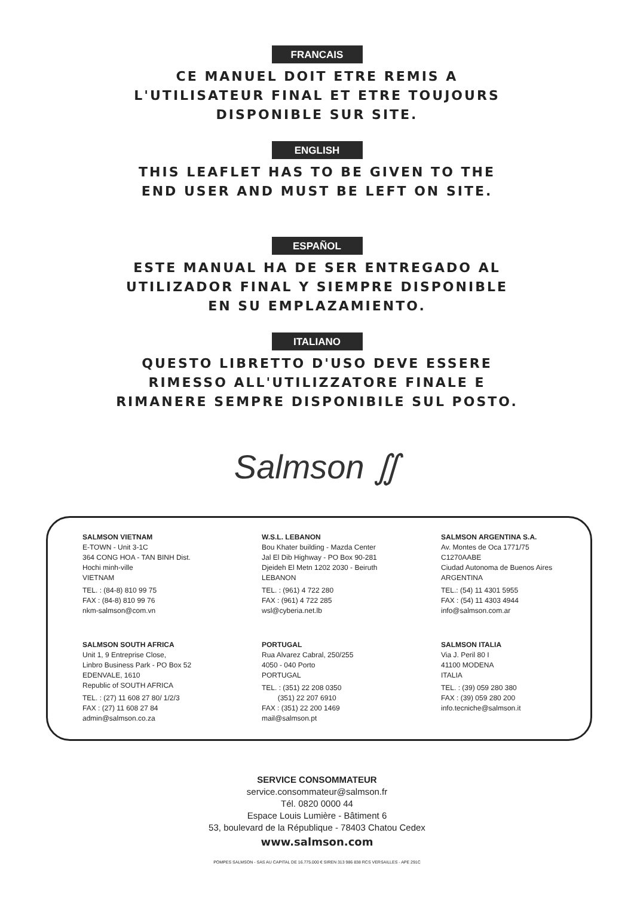FRANCAIS
CE MANUEL DOIT ETRE REMIS A
L'UTILISATEUR FINAL ET ETRE TOUJOURS
DISPONIBLE SUR SITE.
ENGLISH
THIS LEAFLET HAS TO BE GIVEN TO THE
END USER AND MUST BE LEFT ON SITE.
ESPAÑOL
ESTE MANUAL HA DE SER ENTREGADO AL
UTILIZADOR FINAL Y SIEMPRE DISPONIBLE
EN SU EMPLAZAMIENTO.
ITALIANO
QUESTO LIBRETTO D'USO DEVE ESSERE
RIMESSO ALL'UTILIZZATORE FINALE E
RIMANERE SEMPRE DISPONIBILE SUL POSTO.
Salmson ∬
SALMSON VIETNAM
E-TOWN - Unit 3-1C
364 CONG HOA - TAN BINH Dist.
Hochi minh-ville
VIETNAM
TEL. : (84-8) 810 99 75
FAX : (84-8) 810 99 76
nkm-salmson@com.vn
W.S.L. LEBANON
Bou Khater building - Mazda Center
Jal El Dib Highway - PO Box 90-281
Djeideh El Metn 1202 2030 - Beiruth
LEBANON
TEL. : (961) 4 722 280
FAX : (961) 4 722 285
wsl@cyberia.net.lb
SALMSON ARGENTINA S.A.
Av. Montes de Oca 1771/75
C1270AABE
Ciudad Autonoma de Buenos Aires
ARGENTINA
TEL.: (54) 11 4301 5955
FAX : (54) 11 4303 4944
info@salmson.com.ar
SALMSON SOUTH AFRICA
Unit 1, 9 Entreprise Close,
Linbro Business Park - PO Box 52
EDENVALE, 1610
Republic of SOUTH AFRICA
TEL. : (27) 11 608 27 80/ 1/2/3
FAX : (27) 11 608 27 84
admin@salmson.co.za
PORTUGAL
Rua Alvarez Cabral, 250/255
4050 - 040 Porto
PORTUGAL
TEL. : (351) 22 208 0350
(351) 22 207 6910
FAX : (351) 22 200 1469
mail@salmson.pt
SALMSON ITALIA
Via J. Peril 80 I
41100 MODENA
ITALIA
TEL. : (39) 059 280 380
FAX : (39) 059 280 200
info.tecniche@salmson.it
SERVICE CONSOMMATEUR
service.consommateur@salmson.fr
Tél. 0820 0000 44
Espace Louis Lumière - Bâtiment 6
53, boulevard de la République - 78403 Chatou Cedex
www.salmson.com
POMPES SALMSON - SAS AU CAPITAL DE 16.775.000 € SIREN 313 986 838 RCS VERSAILLES - APE 291C